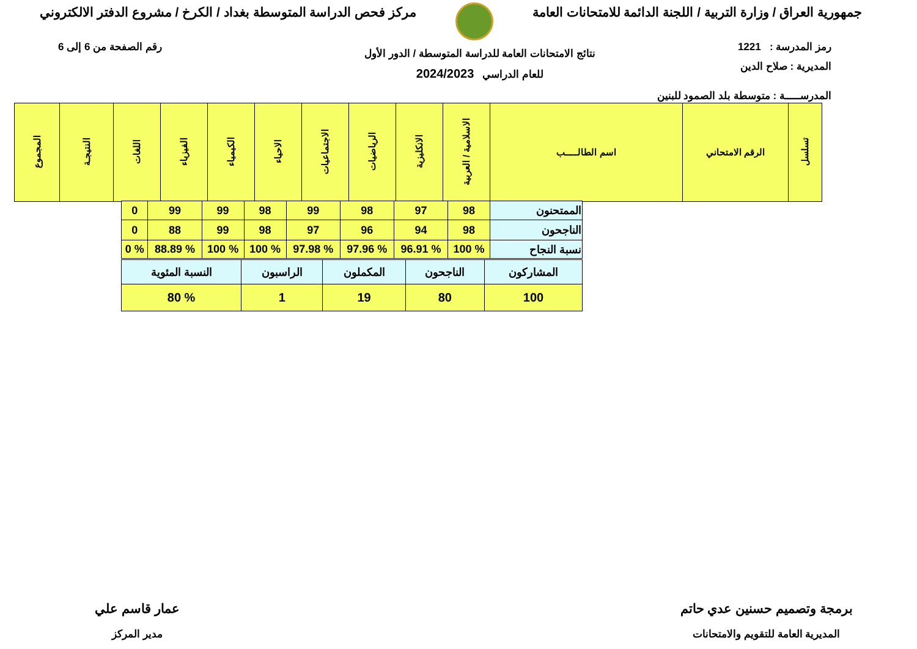جمهورية العراق / وزارة التربية / اللجنة الدائمة للامتحانات العامة
مركز فحص الدراسة المتوسطة بغداد / الكرخ / مشروع الدفتر الالكتروني
رمز المدرسة : 1221 رقم الصفحة من 6 إلى 6
المديرية : صلاح الدين
المدرســـــة : متوسطة بلد الصمود للبنين
نتائج الامتحانات العامة للدراسة المتوسطة / الدور الأول
للعام الدراسي 2024/2023
| تسلسل | الرقم الامتحاني | اسم الطالـــــب | الاسلامية / العربية | الانكليزية | الرياضيات | الاجتماعيات | الاحياء | الكيمياء | الفيزياء | اللغات | النتيجـة | المجموع |
| --- | --- | --- | --- | --- | --- | --- | --- | --- | --- | --- | --- | --- |
| الممتحنون | 98 | 97 | 98 | 99 | 98 | 99 | 99 | 0 |
| الناجحون | 98 | 94 | 96 | 97 | 98 | 99 | 88 | 0 |
| نسبة النجاح | % 100 | % 96.91 | % 97.96 | % 97.98 | % 100 | % 100 | % 88.89 | % 0 |
| المشاركون | الناجحون | المكملون | الراسبون | النسبة المئوية |
| 100 | 80 | 19 | 1 | % 80 |
برمجة وتصميم حسنين عدي حاتم
المديرية العامة للتقويم والامتحانات
عمار قاسم علي
مدير المركز